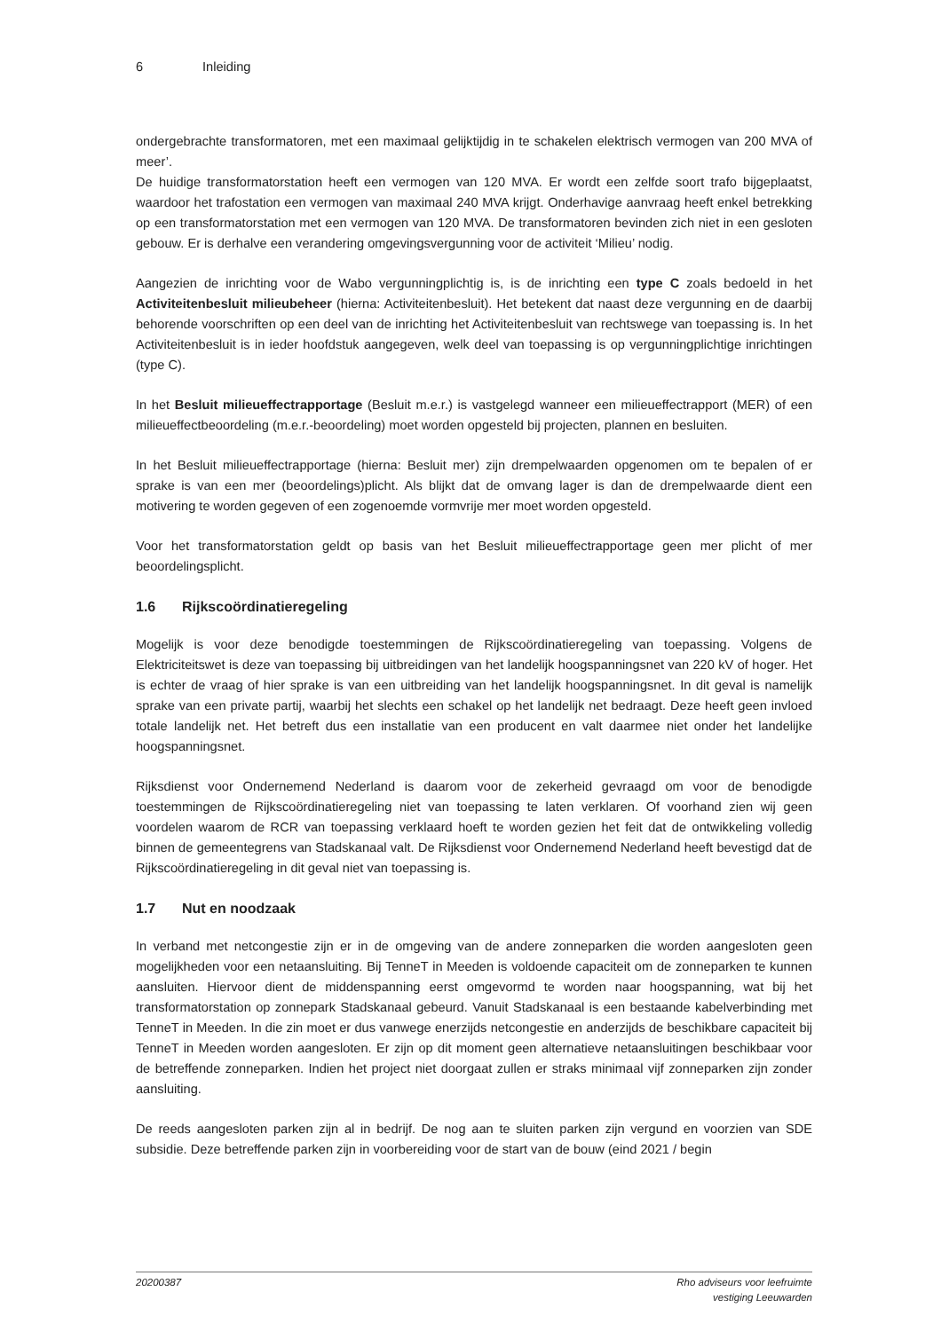6 Inleiding
ondergebrachte transformatoren, met een maximaal gelijktijdig in te schakelen elektrisch vermogen van 200 MVA of meer’.
De huidige transformatorstation heeft een vermogen van 120 MVA. Er wordt een zelfde soort trafo bijgeplaatst, waardoor het trafostation een vermogen van maximaal 240 MVA krijgt. Onderhavige aanvraag heeft enkel betrekking op een transformatorstation met een vermogen van 120 MVA. De transformatoren bevinden zich niet in een gesloten gebouw. Er is derhalve een verandering omgevingsvergunning voor de activiteit ‘Milieu’ nodig.
Aangezien de inrichting voor de Wabo vergunningplichtig is, is de inrichting een type C zoals bedoeld in het Activiteitenbesluit milieubeheer (hierna: Activiteitenbesluit). Het betekent dat naast deze vergunning en de daarbij behorende voorschriften op een deel van de inrichting het Activiteitenbesluit van rechtswege van toepassing is. In het Activiteitenbesluit is in ieder hoofdstuk aangegeven, welk deel van toepassing is op vergunningplichtige inrichtingen (type C).
In het Besluit milieueffectrapportage (Besluit m.e.r.) is vastgelegd wanneer een milieueffectrapport (MER) of een milieueffectbeoordeling (m.e.r.-beoordeling) moet worden opgesteld bij projecten, plannen en besluiten.
In het Besluit milieueffectrapportage (hierna: Besluit mer) zijn drempelwaarden opgenomen om te bepalen of er sprake is van een mer (beoordelings)plicht. Als blijkt dat de omvang lager is dan de drempelwaarde dient een motivering te worden gegeven of een zogenoemde vormvrije mer moet worden opgesteld.
Voor het transformatorstation geldt op basis van het Besluit milieueffectrapportage geen mer plicht of mer beoordelingsplicht.
1.6 Rijkscoördinatieregeling
Mogelijk is voor deze benodigde toestemmingen de Rijkscoördinatieregeling van toepassing. Volgens de Elektriciteitswet is deze van toepassing bij uitbreidingen van het landelijk hoogspanningsnet van 220 kV of hoger. Het is echter de vraag of hier sprake is van een uitbreiding van het landelijk hoogspanningsnet. In dit geval is namelijk sprake van een private partij, waarbij het slechts een schakel op het landelijk net bedraagt. Deze heeft geen invloed totale landelijk net. Het betreft dus een installatie van een producent en valt daarmee niet onder het landelijke hoogspanningsnet.
Rijksdienst voor Ondernemend Nederland is daarom voor de zekerheid gevraagd om voor de benodigde toestemmingen de Rijkscoördinatieregeling niet van toepassing te laten verklaren. Of voorhand zien wij geen voordelen waarom de RCR van toepassing verklaard hoeft te worden gezien het feit dat de ontwikkeling volledig binnen de gemeentegrens van Stadskanaal valt. De Rijksdienst voor Ondernemend Nederland heeft bevestigd dat de Rijkscoördinatieregeling in dit geval niet van toepassing is.
1.7 Nut en noodzaak
In verband met netcongestie zijn er in de omgeving van de andere zonneparken die worden aangesloten geen mogelijkheden voor een netaansluiting. Bij TenneT in Meeden is voldoende capaciteit om de zonneparken te kunnen aansluiten. Hiervoor dient de middenspanning eerst omgevormd te worden naar hoogspanning, wat bij het transformatorstation op zonnepark Stadskanaal gebeurd. Vanuit Stadskanaal is een bestaande kabelverbinding met TenneT in Meeden. In die zin moet er dus vanwege enerzijds netcongestie en anderzijds de beschikbare capaciteit bij TenneT in Meeden worden aangesloten. Er zijn op dit moment geen alternatieve netaansluitingen beschikbaar voor de betreffende zonneparken. Indien het project niet doorgaat zullen er straks minimaal vijf zonneparken zijn zonder aansluiting.
De reeds aangesloten parken zijn al in bedrijf. De nog aan te sluiten parken zijn vergund en voorzien van SDE subsidie. Deze betreffende parken zijn in voorbereiding voor de start van de bouw (eind 2021 / begin
20200387 Rho adviseurs voor leefruimte
vestiging Leeuwarden